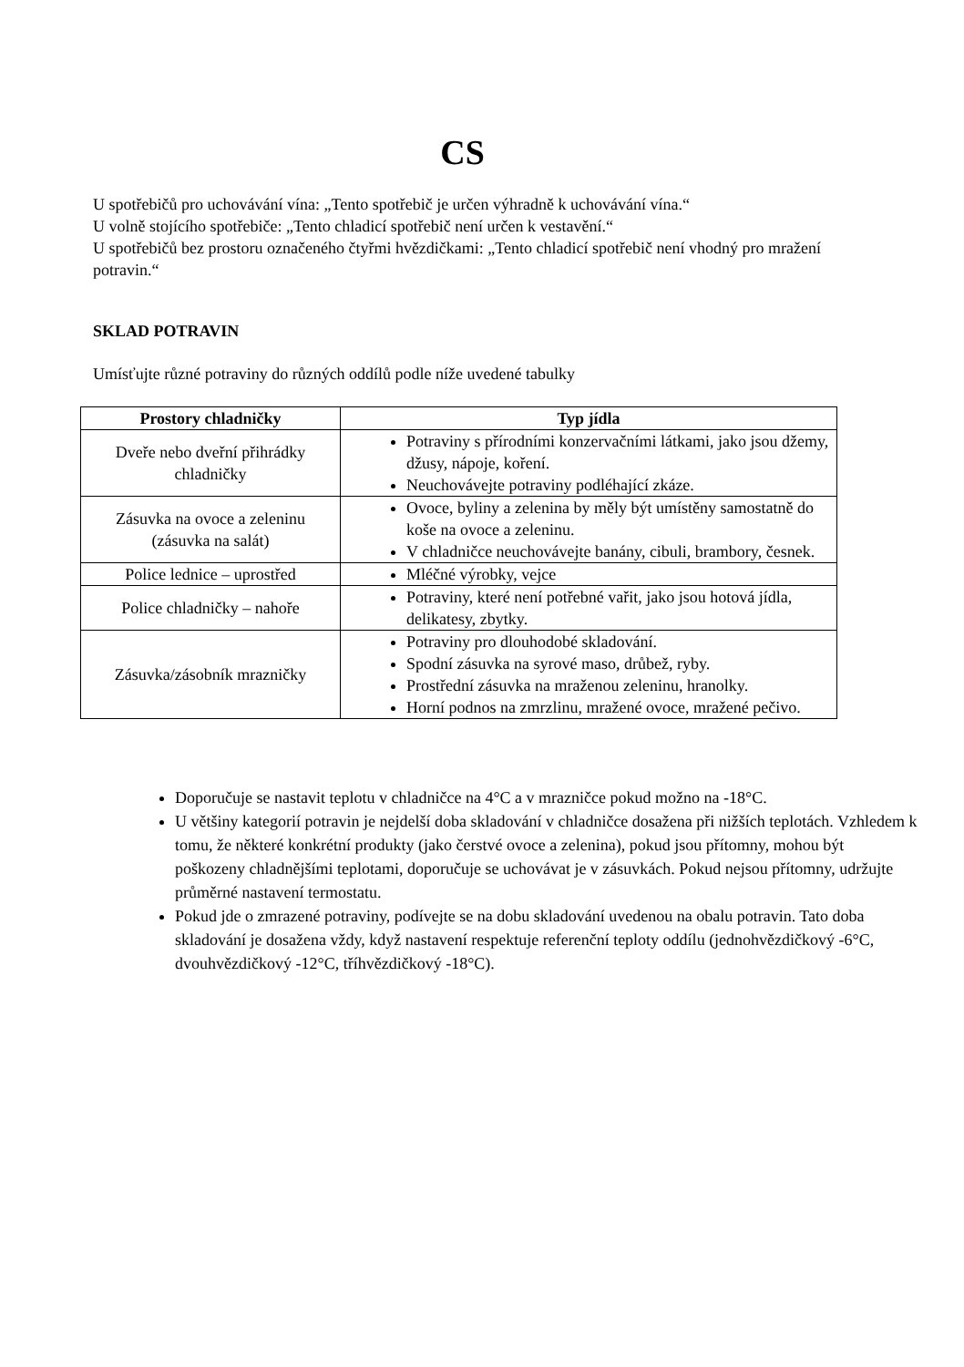CS
U spotřebičů pro uchovávání vína: „Tento spotřebič je určen výhradně k uchovávání vína.“
U volně stojícího spotřebiče: „Tento chladicí spotřebič není určen k vestavění.“
U spotřebičů bez prostoru označeného čtyřmi hvězdičkami: „Tento chladicí spotřebič není vhodný pro mražení potravin.“
SKLAD POTRAVIN
Umísťujte různé potraviny do různých oddílů podle níže uvedené tabulky
| Prostory chladničky | Typ jídla |
| --- | --- |
| Dveře nebo dveřní přihrádky chladničky | Potraviny s přírodními konzervačními látkami, jako jsou džemy, džusy, nápoje, koření. Neuchovávejte potraviny podléhající zkáze. |
| Zásuvka na ovoce a zeleninu (zásuvka na salát) | Ovoce, byliny a zelenina by měly být umístěny samostatně do koše na ovoce a zeleninu. V chladničce neuchovávejte banány, cibuli, brambory, česnek. |
| Police lednice – uprostřed | Mléčné výrobky, vejce |
| Police chladničky – nahoře | Potraviny, které není potřebné vařit, jako jsou hotová jídla, delikatesy, zbytky. |
| Zásuvka/zásobník mrazničky | Potraviny pro dlouhodobé skladování. Spodní zásuvka na syrové maso, drůbež, ryby. Prostřední zásuvka na mraženou zeleninu, hranolky. Horní podnos na zmrzlinu, mražené ovoce, mražené pečivo. |
Doporučuje se nastavit teplotu v chladničce na 4°C a v mrazničce pokud možno na -18°C.
U většiny kategorií potravin je nejdelší doba skladování v chladničce dosažena při nižších teplotách. Vzhledem k tomu, že některé konkrétní produkty (jako čerstvé ovoce a zelenina), pokud jsou přítomny, mohou být poškozeny chladnějšími teplotami, doporučuje se uchovávat je v zásuvkách. Pokud nejsou přítomny, udržujte průměrné nastavení termostatu.
Pokud jde o zmrazené potraviny, podívejte se na dobu skladování uvedenou na obalu potravin. Tato doba skladování je dosažena vždy, když nastavení respektuje referenční teploty oddílu (jednohvězdičkový -6°C, dvouhvězdičkový -12°C, tříhvězdičkový -18°C).